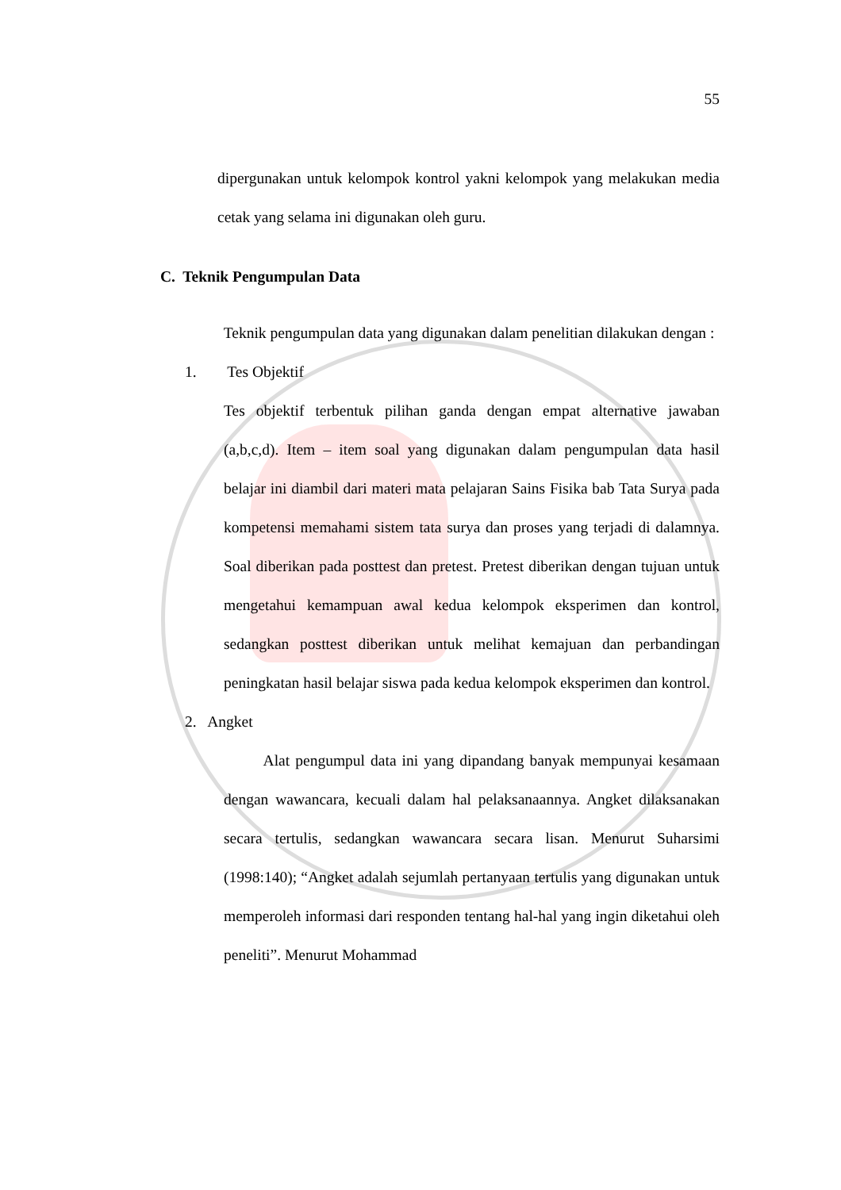55
dipergunakan untuk kelompok kontrol yakni kelompok yang melakukan media cetak yang selama ini digunakan oleh guru.
C. Teknik Pengumpulan Data
Teknik pengumpulan data yang digunakan dalam penelitian dilakukan dengan :
1. Tes Objektif
Tes objektif terbentuk pilihan ganda dengan empat alternative jawaban (a,b,c,d). Item – item soal yang digunakan dalam pengumpulan data hasil belajar ini diambil dari materi mata pelajaran Sains Fisika bab Tata Surya pada kompetensi memahami sistem tata surya dan proses yang terjadi di dalamnya. Soal diberikan pada posttest dan pretest. Pretest diberikan dengan tujuan untuk mengetahui kemampuan awal kedua kelompok eksperimen dan kontrol, sedangkan posttest diberikan untuk melihat kemajuan dan perbandingan peningkatan hasil belajar siswa pada kedua kelompok eksperimen dan kontrol.
2. Angket
Alat pengumpul data ini yang dipandang banyak mempunyai kesamaan dengan wawancara, kecuali dalam hal pelaksanaannya. Angket dilaksanakan secara tertulis, sedangkan wawancara secara lisan. Menurut Suharsimi (1998:140); “Angket adalah sejumlah pertanyaan tertulis yang digunakan untuk memperoleh informasi dari responden tentang hal-hal yang ingin diketahui oleh peneliti”. Menurut Mohammad